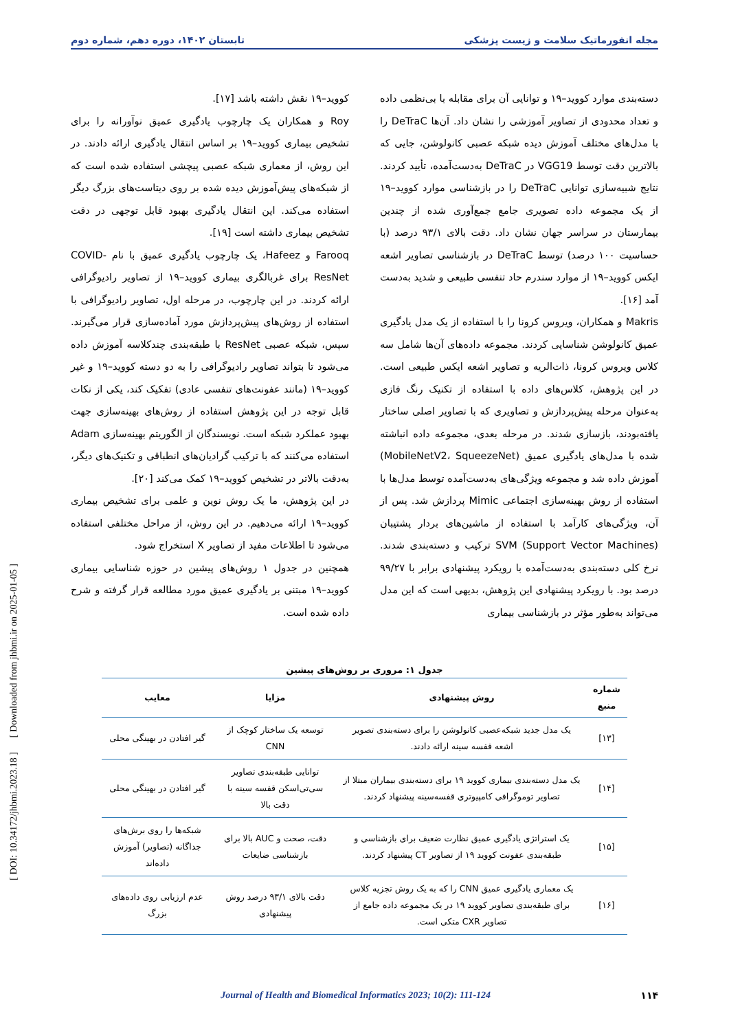مجله انفورماتیک سلامت و زیست پزشکی تابستان ۱۴۰۲، دوره دهم، شماره دوم
دسته‌بندی موارد کووید–۱۹ و توانایی آن برای مقابله با بی‌نظمی داده و تعداد محدودی از تصاویر آموزشی را نشان داد. آن‌ها DeTraC را با مدل‌های مختلف آموزش دیده شبکه عصبی کانولوشن، جایی که بالاترین دقت توسط VGG19 در DeTraC به‌دست‌آمده، تأیید کردند. نتایج شبیه‌سازی توانایی DeTraC را در بازشناسی موارد کووید–۱۹ از یک مجموعه داده تصویری جامع جمع‌آوری شده از چندین بیمارستان در سراسر جهان نشان داد. دقت بالای ۹۳/۱ درصد (با حساسیت ۱۰۰ درصد) توسط DeTraC در بازشناسی تصاویر اشعه ایکس کووید–۱۹ از موارد سندرم حاد تنفسی طبیعی و شدید به‌دست آمد [۱۶].
Makris و همکاران، ویروس کرونا را با استفاده از یک مدل یادگیری عمیق کانولوشن شناسایی کردند. مجموعه داده‌های آن‌ها شامل سه کلاس ویروس کرونا، ذات‌الریه و تصاویر اشعه ایکس طبیعی است. در این پژوهش، کلاس‌های داده با استفاده از تکنیک رنگ فازی به‌عنوان مرحله پیش‌پردازش و تصاویری که با تصاویر اصلی ساختار یافته‌بودند، بازسازی شدند. در مرحله بعدی، مجموعه داده انباشته شده با مدل‌های یادگیری عمیق (MobileNetV2، SqueezeNet) آموزش داده شد و مجموعه ویژگی‌های به‌دست‌آمده توسط مدل‌ها با استفاده از روش بهینه‌سازی اجتماعی Mimic پردازش شد. پس از آن، ویژگی‌های کارآمد با استفاده از ماشین‌های بردار پشتیبان (Support Vector Machines) SVM ترکیب و دسته‌بندی شدند. نرخ کلی دسته‌بندی به‌دست‌آمده با رویکرد پیشنهادی برابر با ۹۹/۲۷ درصد بود. با رویکرد پیشنهادی این پژوهش، بدیهی است که این مدل می‌تواند به‌طور مؤثر در بازشناسی بیماری
کووید–۱۹ نقش داشته باشد [۱۷].
Roy و همکاران یک چارچوب یادگیری عمیق نوآورانه را برای تشخیص بیماری کووید–۱۹ بر اساس انتقال یادگیری ارائه دادند. در این روش، از معماری شبکه عصبی پیچشی استفاده شده است که از شبکه‌های پیش‌آموزش دیده شده بر روی دیتاست‌های بزرگ دیگر استفاده می‌کند. این انتقال یادگیری بهبود قابل توجهی در دقت تشخیص بیماری داشته است [۱۹].
Farooq و Hafeez، یک چارچوب یادگیری عمیق با نام COVID-ResNet برای غربالگری بیماری کووید–۱۹ از تصاویر رادیوگرافی ارائه کردند. در این چارچوب، در مرحله اول، تصاویر رادیوگرافی با استفاده از روش‌های پیش‌پردازش مورد آماده‌سازی قرار می‌گیرند. سپس، شبکه عصبی ResNet با طبقه‌بندی چندکلاسه آموزش داده می‌شود تا بتواند تصاویر رادیوگرافی را به دو دسته کووید–۱۹ و غیر کووید–۱۹ (مانند عفونت‌های تنفسی عادی) تفکیک کند، یکی از نکات قابل توجه در این پژوهش استفاده از روش‌های بهینه‌سازی جهت بهبود عملکرد شبکه است. نویسندگان از الگوریتم بهینه‌سازی Adam استفاده می‌کنند که با ترکیب گرادیان‌های انطباقی و تکنیک‌های دیگر، به‌دقت بالاتر در تشخیص کووید–۱۹ کمک می‌کند [۲۰].
در این پژوهش، ما یک روش نوین و علمی برای تشخیص بیماری کووید–۱۹ ارائه می‌دهیم. در این روش، از مراحل مختلفی استفاده می‌شود تا اطلاعات مفید از تصاویر X استخراج شود.
همچنین در جدول ۱ روش‌های پیشین در حوزه شناسایی بیماری کووید–۱۹ مبتنی بر یادگیری عمیق مورد مطالعه قرار گرفته و شرح داده شده است.
جدول ۱: مروری بر روش‌های پیشین
| شماره منبع | روش پیشنهادی | مزایا | معایب |
| --- | --- | --- | --- |
| [۱۳] | یک مدل جدید شبکه‌عصبی کانولوشن را برای دسته‌بندی تصویر اشعه قفسه سینه ارائه دادند. | توسعه یک ساختار کوچک از CNN | گیر افتادن در بهینگی محلی |
| [۱۴] | یک مدل دسته‌بندی بیماری کووید ۱۹ برای دسته‌بندی بیماران مبتلا از تصاویر توموگرافی کامپیوتری قفسه‌سینه پیشنهاد کردند. | توانایی طبقه‌بندی تصاویر سی‌تی‌اسکن قفسه سینه با دقت بالا | گیر افتادن در بهینگی محلی |
| [۱۵] | یک استراتژی یادگیری عمیق نظارت ضعیف برای بازشناسی و طبقه‌بندی عفونت کووید ۱۹ از تصاویر CT پیشنهاد کردند. | دقت، صحت و AUC بالا برای بازشناسی ضایعات | شبکه‌ها را روی برش‌های جداگانه (تصاویر) آموزش داده‌اند |
| [۱۶] | یک معماری یادگیری عمیق CNN را که به یک روش تجزیه کلاس برای طبقه‌بندی تصاویر کووید ۱۹ در یک مجموعه داده جامع از تصاویر CXR متکی است. | دقت بالای ۹۳/۱ درصد روش پیشنهادی | عدم ارزیابی روی داده‌های بزرگ |
۱۱۴ Journal of Health and Biomedical Informatics 2023; 10(2): 111-124
[ DOI: 10.34172/jhbmi.2023.18 ] [ Downloaded from jhbmi.ir on 2025-01-05 ]